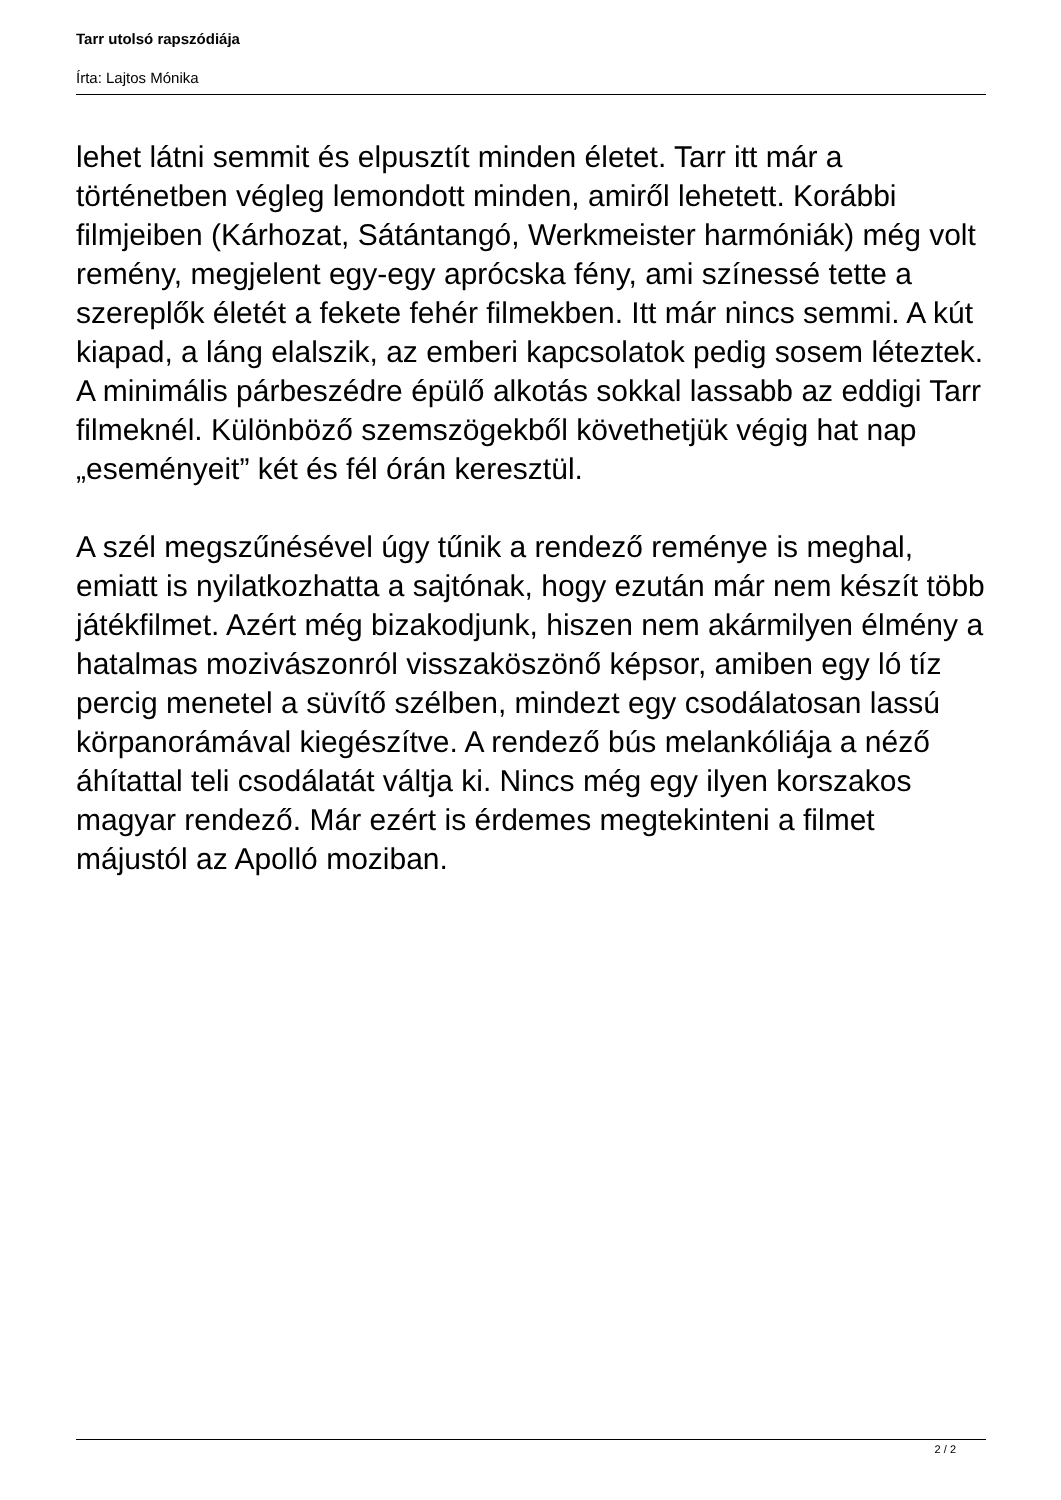Tarr utolsó rapszódiája
Írta: Lajtos Mónika
lehet látni semmit és elpusztít minden életet. Tarr itt már a történetben végleg lemondott minden, amiről lehetett. Korábbi filmjeiben (Kárhozat, Sátántangó, Werkmeister harmóniák) még volt remény, megjelent egy-egy aprócska fény, ami színessé tette a szereplők életét a fekete fehér filmekben. Itt már nincs semmi. A kút kiapad, a láng elalszik, az emberi kapcsolatok pedig sosem léteztek. A minimális párbeszédre épülő alkotás sokkal lassabb az eddigi Tarr filmeknél. Különböző szemszögekből követhetjük végig hat nap „eseményeit” két és fél órán keresztül.
A szél megszűnésével úgy tűnik a rendező reménye is meghal, emiatt is nyilatkozhatta a sajtónak, hogy ezután már nem készít több játékfilmet. Azért még bizakodjunk, hiszen nem akármilyen élmény a hatalmas mozivászonról visszaköszönő képsor, amiben egy ló tíz percig menetel a süvítő szélben, mindezt egy csodálatosan lassú körpanorámával kiegészítve. A rendező bús melankóliája a néző áhítattal teli csodálatát váltja ki. Nincs még egy ilyen korszakos magyar rendező. Már ezért is érdemes megtekinteni a filmet májustól az Apolló moziban.
2 / 2